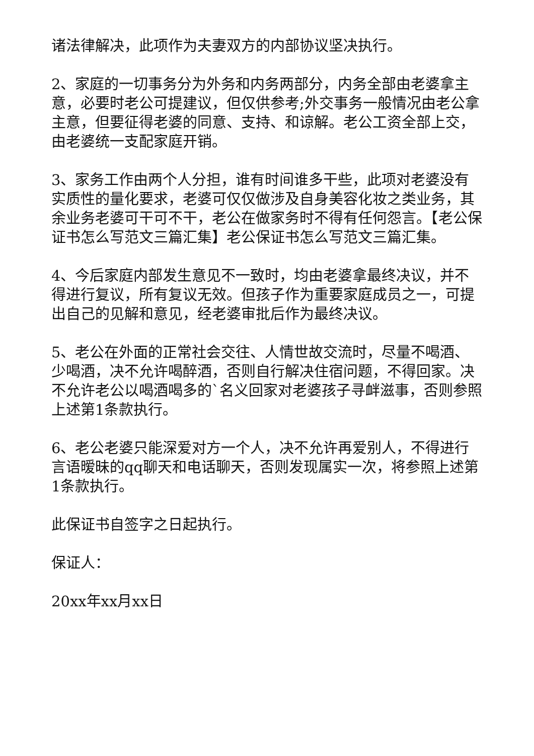诸法律解决，此项作为夫妻双方的内部协议坚决执行。
2、家庭的一切事务分为外务和内务两部分，内务全部由老婆拿主意，必要时老公可提建议，但仅供参考;外交事务一般情况由老公拿主意，但要征得老婆的同意、支持、和谅解。老公工资全部上交，由老婆统一支配家庭开销。
3、家务工作由两个人分担，谁有时间谁多干些，此项对老婆没有实质性的量化要求，老婆可仅仅做涉及自身美容化妆之类业务，其余业务老婆可干可不干，老公在做家务时不得有任何怨言。【老公保证书怎么写范文三篇汇集】老公保证书怎么写范文三篇汇集。
4、今后家庭内部发生意见不一致时，均由老婆拿最终决议，并不得进行复议，所有复议无效。但孩子作为重要家庭成员之一，可提出自己的见解和意见，经老婆审批后作为最终决议。
5、老公在外面的正常社会交往、人情世故交流时，尽量不喝酒、少喝酒，决不允许喝醉酒，否则自行解决住宿问题，不得回家。决不允许老公以喝酒喝多的`名义回家对老婆孩子寻衅滋事，否则参照上述第1条款执行。
6、老公老婆只能深爱对方一个人，决不允许再爱别人，不得进行言语暧昧的qq聊天和电话聊天，否则发现属实一次，将参照上述第1条款执行。
此保证书自签字之日起执行。
保证人：
20xx年xx月xx日